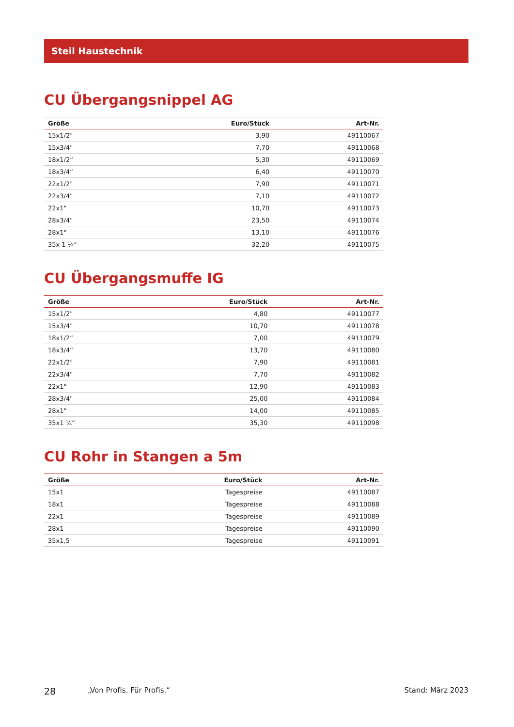Steil Haustechnik
CU Übergangsnippel AG
| Größe | Euro/Stück | Art-Nr. |
| --- | --- | --- |
| 15x1/2" | 3,90 | 49110067 |
| 15x3/4" | 7,70 | 49110068 |
| 18x1/2“ | 5,30 | 49110069 |
| 18x3/4“ | 6,40 | 49110070 |
| 22x1/2" | 7,90 | 49110071 |
| 22x3/4" | 7,10 | 49110072 |
| 22x1" | 10,70 | 49110073 |
| 28x3/4" | 23,50 | 49110074 |
| 28x1" | 13,10 | 49110076 |
| 35x 1 ¼“ | 32,20 | 49110075 |
CU Übergangsmuffe IG
| Größe | Euro/Stück | Art-Nr. |
| --- | --- | --- |
| 15x1/2" | 4,80 | 49110077 |
| 15x3/4" | 10,70 | 49110078 |
| 18x1/2“ | 7,00 | 49110079 |
| 18x3/4“ | 13,70 | 49110080 |
| 22x1/2" | 7,90 | 49110081 |
| 22x3/4" | 7,70 | 49110082 |
| 22x1" | 12,90 | 49110083 |
| 28x3/4" | 25,00 | 49110084 |
| 28x1" | 14,00 | 49110085 |
| 35x1 ¼“ | 35,30 | 49110098 |
CU Rohr in Stangen a 5m
| Größe | Euro/Stück | Art-Nr. |
| --- | --- | --- |
| 15x1 | Tagespreise | 49110087 |
| 18x1 | Tagespreise | 49110088 |
| 22x1 | Tagespreise | 49110089 |
| 28x1 | Tagespreise | 49110090 |
| 35x1,5 | Tagespreise | 49110091 |
28 „Von Profis. Für Profis.“Stand: März 2023